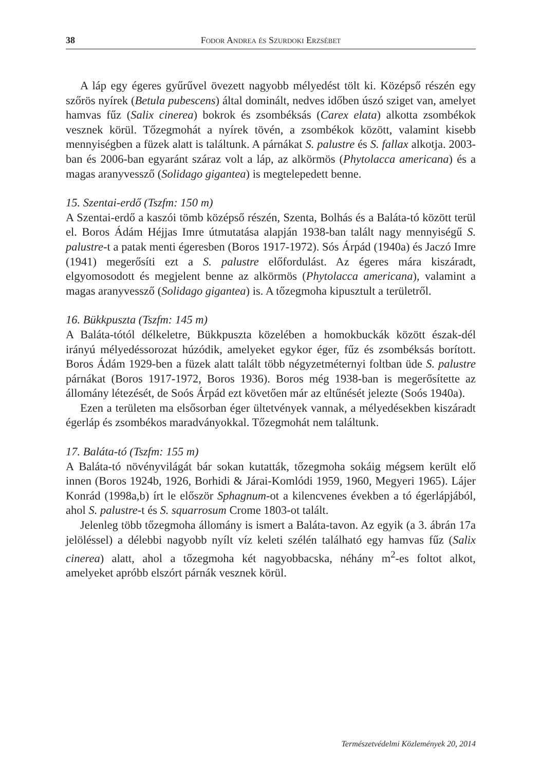38 Fodor Andrea és Szurdoki Erzsébet
A láp egy égeres gyűrűvel övezett nagyobb mélyedést tölt ki. Középső részén egy szőrös nyírek (Betula pubescens) által dominált, nedves időben úszó sziget van, amelyet hamvas fűz (Salix cinerea) bokrok és zsombéksás (Carex elata) alkotta zsombékok vesznek körül. Tőzegmohát a nyírek tövén, a zsombékok között, valamint kisebb mennyiségben a füzek alatt is találtunk. A párnákat S. palustre és S. fallax alkotja. 2003-ban és 2006-ban egyaránt száraz volt a láp, az alkörmös (Phytolacca americana) és a magas aranyvessző (Solidago gigantea) is megtelepedett benne.
15. Szentai-erdő (Tszfm: 150 m)
A Szentai-erdő a kaszói tömb középső részén, Szenta, Bolhás és a Baláta-tó között terül el. Boros Ádám Héjjas Imre útmutatása alapján 1938-ban talált nagy mennyiségű S. palustre-t a patak menti égeresben (Boros 1917-1972). Sós Árpád (1940a) és Jaczó Imre (1941) megerősíti ezt a S. palustre előfordulást. Az égeres mára kiszáradt, elgyomosodott és megjelent benne az alkörmös (Phytolacca americana), valamint a magas aranyvessző (Solidago gigantea) is. A tőzegmoha kipusztult a területről.
16. Bükkpuszta (Tszfm: 145 m)
A Baláta-tótól délkeletre, Bükkpuszta közelében a homokbuckák között észak-dél irányú mélyedéssorozat húzódik, amelyeket egykor éger, fűz és zsombéksás borított. Boros Ádám 1929-ben a füzek alatt talált több négyzetméternyi foltban üde S. palustre párnákat (Boros 1917-1972, Boros 1936). Boros még 1938-ban is megerősítette az állomány létezését, de Soós Árpád ezt követően már az eltűnését jelezte (Soós 1940a).
Ezen a területen ma elsősorban éger ültetvények vannak, a mélyedésekben kiszáradt égerláp és zsombékos maradványokkal. Tőzegmohát nem találtunk.
17. Baláta-tó (Tszfm: 155 m)
A Baláta-tó növényvilágát bár sokan kutatták, tőzegmoha sokáig mégsem került elő innen (Boros 1924b, 1926, Borhidi & Járai-Komlódi 1959, 1960, Megyeri 1965). Lájer Konrád (1998a,b) írt le először Sphagnum-ot a kilencvenes években a tó égerlápjából, ahol S. palustre-t és S. squarrosum Crome 1803-ot talált.
Jelenleg több tőzegmoha állomány is ismert a Baláta-tavon. Az egyik (a 3. ábrán 17a jelöléssel) a délebbi nagyobb nyílt víz keleti szélén található egy hamvas fűz (Salix cinerea) alatt, ahol a tőzegmoha két nagyobbacska, néhány m<sup>2</sup>-es foltot alkot, amelyeket apróbb elszórt párnák vesznek körül.
Természetvédelmi Közlemények 20, 2014